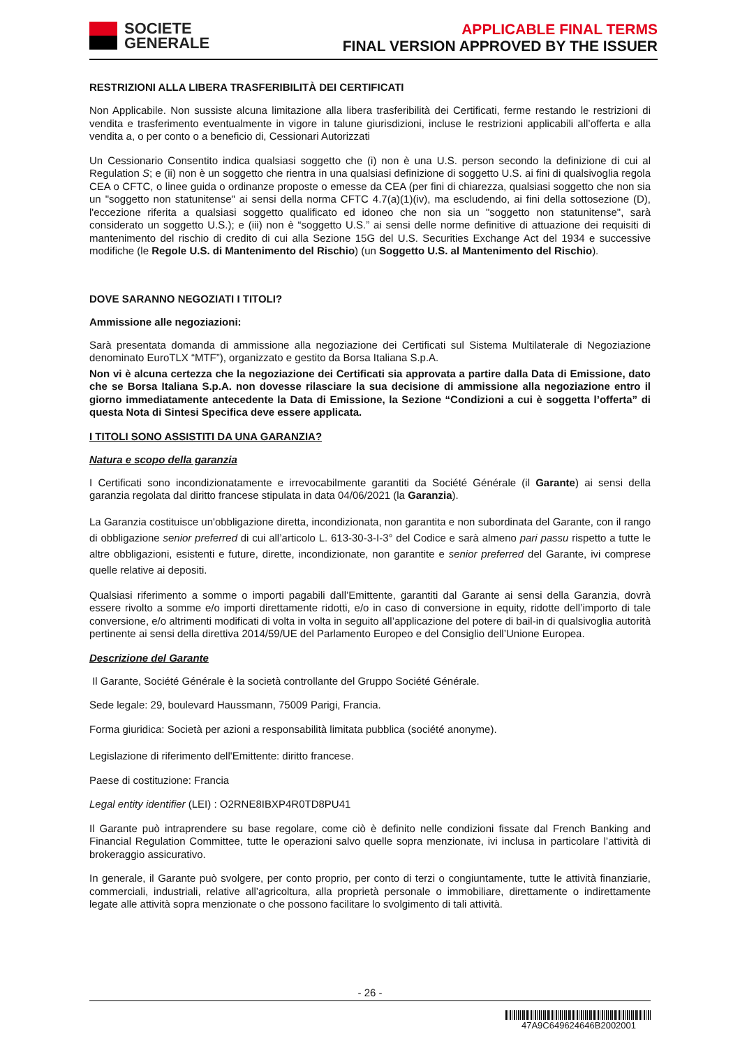SOCIETE
GENERALE
APPLICABLE FINAL TERMS
FINAL VERSION APPROVED BY THE ISSUER
RESTRIZIONI ALLA LIBERA TRASFERIBILITÀ DEI CERTIFICATI
Non Applicabile. Non sussiste alcuna limitazione alla libera trasferibilità dei Certificati, ferme restando le restrizioni di vendita e trasferimento eventualmente in vigore in talune giurisdizioni, incluse le restrizioni applicabili all’offerta e alla vendita a, o per conto o a beneficio di, Cessionari Autorizzati
Un Cessionario Consentito indica qualsiasi soggetto che (i) non è una U.S. person secondo la definizione di cui al Regulation S; e (ii) non è un soggetto che rientra in una qualsiasi definizione di soggetto U.S. ai fini di qualsivoglia regola CEA o CFTC, o linee guida o ordinanze proposte o emesse da CEA (per fini di chiarezza, qualsiasi soggetto che non sia un "soggetto non statunitense" ai sensi della norma CFTC 4.7(a)(1)(iv), ma escludendo, ai fini della sottosezione (D), l'eccezione riferita a qualsiasi soggetto qualificato ed idoneo che non sia un "soggetto non statunitense", sarà considerato un soggetto U.S.); e (iii) non è “soggetto U.S.” ai sensi delle norme definitive di attuazione dei requisiti di mantenimento del rischio di credito di cui alla Sezione 15G del U.S. Securities Exchange Act del 1934 e successive modifiche (le Regole U.S. di Mantenimento del Rischio) (un Soggetto U.S. al Mantenimento del Rischio).
DOVE SARANNO NEGOZIATI I TITOLI?
Ammissione alle negoziazioni:
Sarà presentata domanda di ammissione alla negoziazione dei Certificati sul Sistema Multilaterale di Negoziazione denominato EuroTLX “MTF”), organizzato e gestito da Borsa Italiana S.p.A.
Non vi è alcuna certezza che la negoziazione dei Certificati sia approvata a partire dalla Data di Emissione, dato che se Borsa Italiana S.p.A. non dovesse rilasciare la sua decisione di ammissione alla negoziazione entro il giorno immediatamente antecedente la Data di Emissione, la Sezione “Condizioni a cui è soggetta l’offerta” di questa Nota di Sintesi Specifica deve essere applicata.
I TITOLI SONO ASSISTITI DA UNA GARANZIA?
Natura e scopo della garanzia
I Certificati sono incondizionatamente e irrevocabilmente garantiti da Société Générale (il Garante) ai sensi della garanzia regolata dal diritto francese stipulata in data 04/06/2021 (la Garanzia).
La Garanzia costituisce un'obbligazione diretta, incondizionata, non garantita e non subordinata del Garante, con il rango di obbligazione senior preferred di cui all’articolo L. 613-30-3-I-3° del Codice e sarà almeno pari passu rispetto a tutte le altre obbligazioni, esistenti e future, dirette, incondizionate, non garantite e senior preferred del Garante, ivi comprese quelle relative ai depositi.
Qualsiasi riferimento a somme o importi pagabili dall’Emittente, garantiti dal Garante ai sensi della Garanzia, dovrà essere rivolto a somme e/o importi direttamente ridotti, e/o in caso di conversione in equity, ridotte dell’importo di tale conversione, e/o altrimenti modificati di volta in volta in seguito all’applicazione del potere di bail-in di qualsivoglia autorità pertinente ai sensi della direttiva 2014/59/UE del Parlamento Europeo e del Consiglio dell’Unione Europea.
Descrizione del Garante
Il Garante, Société Générale è la società controllante del Gruppo Société Générale.
Sede legale: 29, boulevard Haussmann, 75009 Parigi, Francia.
Forma giuridica: Società per azioni a responsabilità limitata pubblica (société anonyme).
Legislazione di riferimento dell'Emittente: diritto francese.
Paese di costituzione: Francia
Legal entity identifier (LEI) : O2RNE8IBXP4R0TD8PU41
Il Garante può intraprendere su base regolare, come ciò è definito nelle condizioni fissate dal French Banking and Financial Regulation Committee, tutte le operazioni salvo quelle sopra menzionate, ivi inclusa in particolare l’attività di brokeraggio assicurativo.
In generale, il Garante può svolgere, per conto proprio, per conto di terzi o congiuntamente, tutte le attività finanziarie, commerciali, industriali, relative all’agricoltura, alla proprietà personale o immobiliare, direttamente o indirettamente legate alle attività sopra menzionate o che possono facilitare lo svolgimento di tali attività.
- 26 -
47A9C649624646B2002001